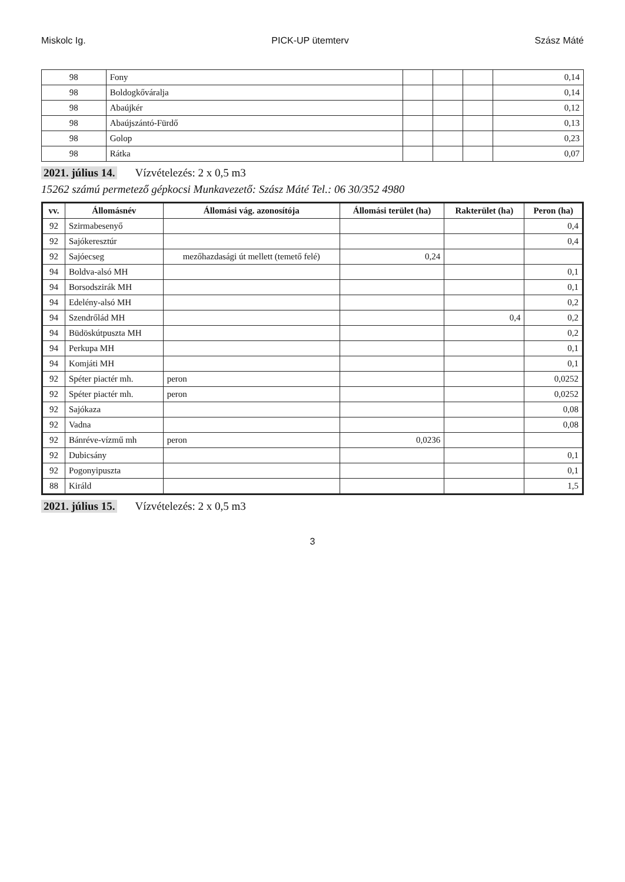Miskolc Ig. PICK-UP ütemterv Szász Máté
| 98 | Fony | | | | 0,14 |
| 98 | Boldogkőváralja | | | | 0,14 |
| 98 | Abaújkér | | | | 0,12 |
| 98 | Abaújszántó-Fürdő | | | | 0,13 |
| 98 | Golop | | | | 0,23 |
| 98 | Rátka | | | | 0,07 |
2021. július 14. Vízvételezés: 2 x 0,5 m3
15262 számú permetező gépkocsi Munkavezető: Szász Máté Tel.: 06 30/352 4980
| vv. | Állomásnév | Állomási vág. azonosítója | Állomási terület (ha) | Rakterület (ha) | Peron (ha) |
| --- | --- | --- | --- | --- | --- |
| 92 | Szirmabesenyő | | | | 0,4 |
| 92 | Sajókeresztúr | | | | 0,4 |
| 92 | Sajóecseg | mezőhazdasági út mellett (temető felé) | 0,24 | | |
| 94 | Boldva-alsó MH | | | | 0,1 |
| 94 | Borsodszirák MH | | | | 0,1 |
| 94 | Edelény-alsó MH | | | | 0,2 |
| 94 | Szendrőlád MH | | | 0,4 | 0,2 |
| 94 | Büdöskútpuszta MH | | | | 0,2 |
| 94 | Perkupa MH | | | | 0,1 |
| 94 | Komjáti MH | | | | 0,1 |
| 92 | Spéter piactér mh. | peron | | | 0,0252 |
| 92 | Spéter piactér mh. | peron | | | 0,0252 |
| 92 | Sajókaza | | | | 0,08 |
| 92 | Vadna | | | | 0,08 |
| 92 | Bánréve-vízmű mh | peron | 0,0236 | | |
| 92 | Dubicsány | | | | 0,1 |
| 92 | Pogonyipuszta | | | | 0,1 |
| 88 | Királd | | | | 1,5 |
2021. július 15. Vízvételezés: 2 x 0,5 m3
3